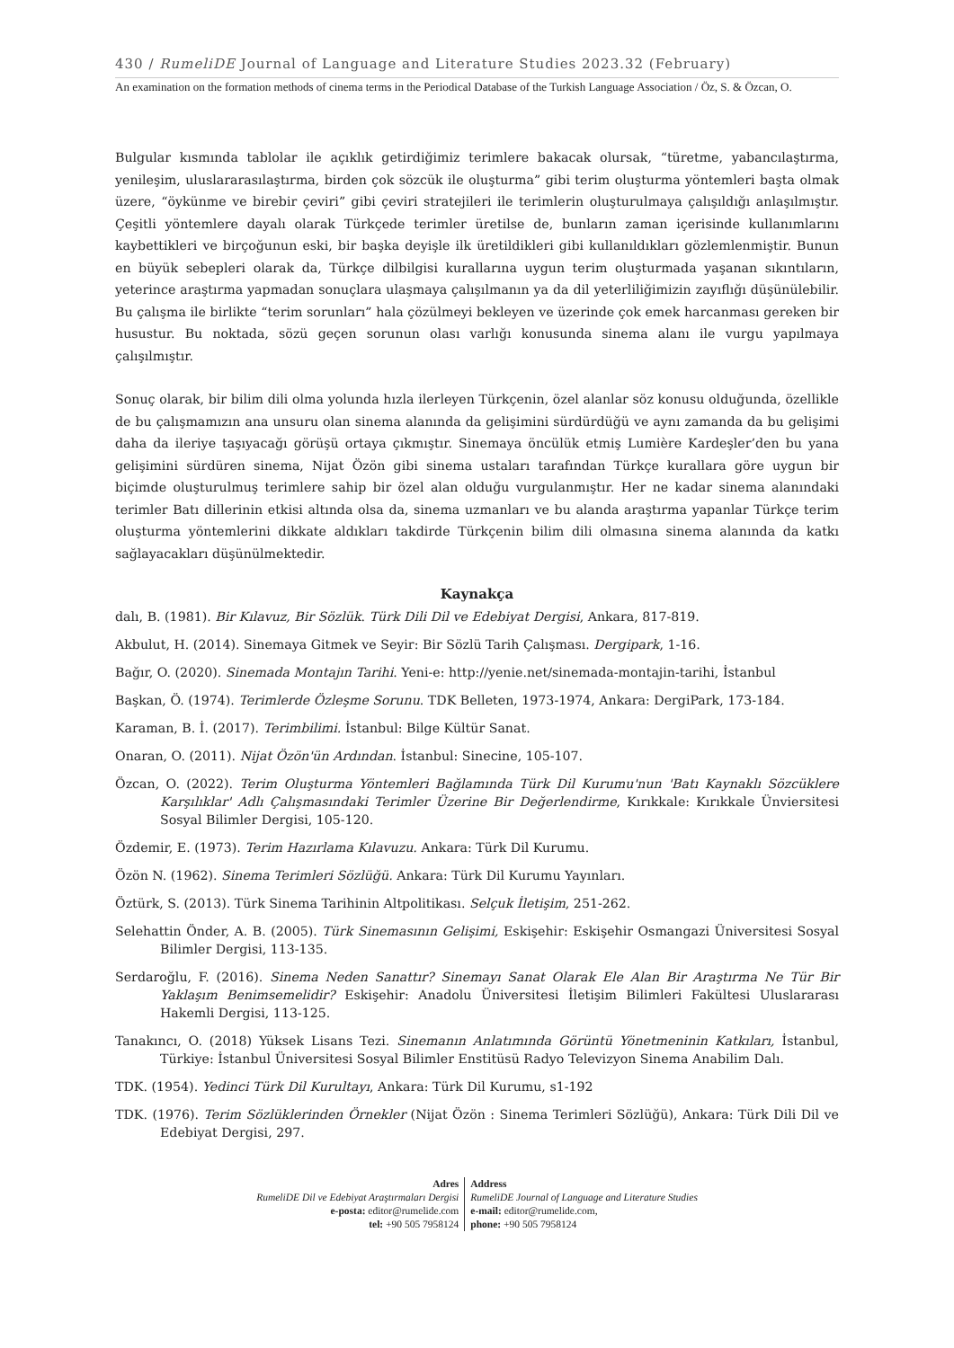430 / RumeliDE Journal of Language and Literature Studies 2023.32 (February)
An examination on the formation methods of cinema terms in the Periodical Database of the Turkish Language Association / Öz, S. & Özcan, O.
Bulgular kısmında tablolar ile açıklık getirdiğimiz terimlere bakacak olursak, “türetme, yabancılaştırma, yenileşim, uluslararasılaştırma, birden çok sözcük ile oluşturma” gibi terim oluşturma yöntemleri başta olmak üzere, “öykünme ve birebir çeviri” gibi çeviri stratejileri ile terimlerin oluşturulmaya çalışıldığı anlaşılmıştır. Çeşitli yöntemlere dayalı olarak Türkçede terimler üretilse de, bunların zaman içerisinde kullanımlarını kaybettikleri ve birçoğunun eski, bir başka deyişle ilk üretildikleri gibi kullanıldıkları gözlemlenmiştir. Bunun en büyük sebepleri olarak da, Türkçe dilbilgisi kurallarına uygun terim oluşturmada yaşanan sıkıntıların, yeterince araştırma yapmadan sonuçlara ulaşmaya çalışılmanın ya da dil yeterliliğimizin zayıflığı düşünülebilir. Bu çalışma ile birlikte “terim sorunları” hala çözülmeyi bekleyen ve üzerinde çok emek harcanması gereken bir husustur. Bu noktada, sözü geçen sorunun olası varlığı konusunda sinema alanı ile vurgu yapılmaya çalışılmıştır.
Sonuç olarak, bir bilim dili olma yolunda hızla ilerleyen Türkçenin, özel alanlar söz konusu olduğunda, özellikle de bu çalışmamızın ana unsuru olan sinema alanında da gelişimini sürdürdüğü ve aynı zamanda da bu gelişimi daha da ileriye taşıyacağı görüşü ortaya çıkmıştır. Sinemaya öncülük etmiş Lumière Kardeşler’den bu yana gelişimini sürdüren sinema, Nijat Özön gibi sinema ustaları tarafından Türkçe kurallara göre uygun bir biçimde oluşturulmuş terimlere sahip bir özel alan olduğu vurgulanmıştır. Her ne kadar sinema alanındaki terimler Batı dillerinin etkisi altında olsa da, sinema uzmanları ve bu alanda araştırma yapanlar Türkçe terim oluşturma yöntemlerini dikkate aldıkları takdirde Türkçenin bilim dili olmasına sinema alanında da katkı sağlayacakları düşünülmektedir.
Kaynakça
dalı, B. (1981). Bir Kılavuz, Bir Sözlük. Türk Dili Dil ve Edebiyat Dergisi, Ankara, 817-819.
Akbulut, H. (2014). Sinemaya Gitmek ve Seyir: Bir Sözlü Tarih Çalışması. Dergipark, 1-16.
Bağır, O. (2020). Sinemada Montajın Tarihi. Yeni-e: http://yenie.net/sinemada-montajin-tarihi, İstanbul
Başkan, Ö. (1974). Terimlerde Özleşme Sorunu. TDK Belleten, 1973-1974, Ankara: DergiPark, 173-184.
Karaman, B. İ. (2017). Terimbilimi. İstanbul: Bilge Kültür Sanat.
Onaran, O. (2011). Nijat Özön'ün Ardından. İstanbul: Sinecine, 105-107.
Özcan, O. (2022). Terim Oluşturma Yöntemleri Bağlamında Türk Dil Kurumu'nun 'Batı Kaynaklı Sözcüklere Karşılıklar' Adlı Çalışmasındaki Terimler Üzerine Bir Değerlendirme, Kırıkkale: Kırıkkale Ünviersitesi Sosyal Bilimler Dergisi, 105-120.
Özdemir, E. (1973). Terim Hazırlama Kılavuzu. Ankara: Türk Dil Kurumu.
Özön N. (1962). Sinema Terimleri Sözlüğü. Ankara: Türk Dil Kurumu Yayınları.
Öztürk, S. (2013). Türk Sinema Tarihinin Altpolitikası. Selçuk İletişim, 251-262.
Selehattin Önder, A. B. (2005). Türk Sinemasının Gelişimi, Eskişehir: Eskişehir Osmangazi Üniversitesi Sosyal Bilimler Dergisi, 113-135.
Serdaroğlu, F. (2016). Sinema Neden Sanattır? Sinemayı Sanat Olarak Ele Alan Bir Araştırma Ne Tür Bir Yaklaşım Benimsemelidir? Eskişehir: Anadolu Üniversitesi İletişim Bilimleri Fakültesi Uluslararası Hakemli Dergisi, 113-125.
Tanakıncı, O. (2018) Yüksek Lisans Tezi. Sinemanın Anlatımında Görüntü Yönetmeninin Katkıları, İstanbul, Türkiye: İstanbul Üniversitesi Sosyal Bilimler Enstitüsü Radyo Televizyon Sinema Anabilim Dalı.
TDK. (1954). Yedinci Türk Dil Kurultayı, Ankara: Türk Dil Kurumu, s1-192
TDK. (1976). Terim Sözlüklerinden Örnekler (Nijat Özön : Sinema Terimleri Sözlüğü), Ankara: Türk Dili Dil ve Edebiyat Dergisi, 297.
Adres
RumeliDE Dil ve Edebiyat Araştırmaları Dergisi
e-posta: editor@rumelide.com
tel: +90 505 7958124
Address
RumeliDE Journal of Language and Literature Studies
e-mail: editor@rumelide.com,
phone: +90 505 7958124